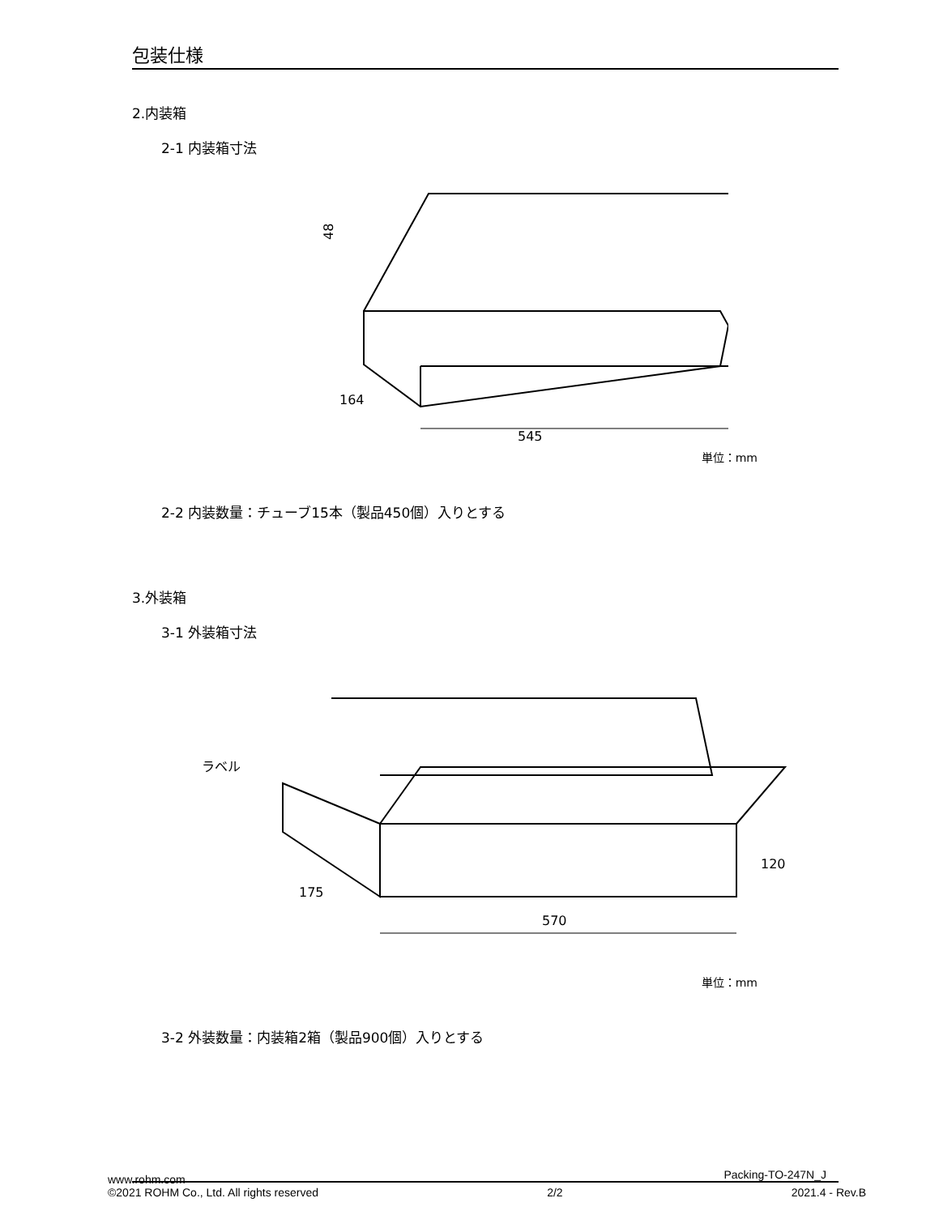包装仕様
2.内装箱
2-1 内装箱寸法
48
545
164
単位：mm
2-2 内装数量：チューブ15本（製品450個）入りとする
3.外装箱
3-1 外装箱寸法
ラベル
175
570
120
単位：mm
3-2 外装数量：内装箱2箱（製品900個）入りとする
Packing-TO-247N_J
www.rohm.com
©2021 ROHM Co., Ltd. All rights reserved
2/2
2021.4 - Rev.B